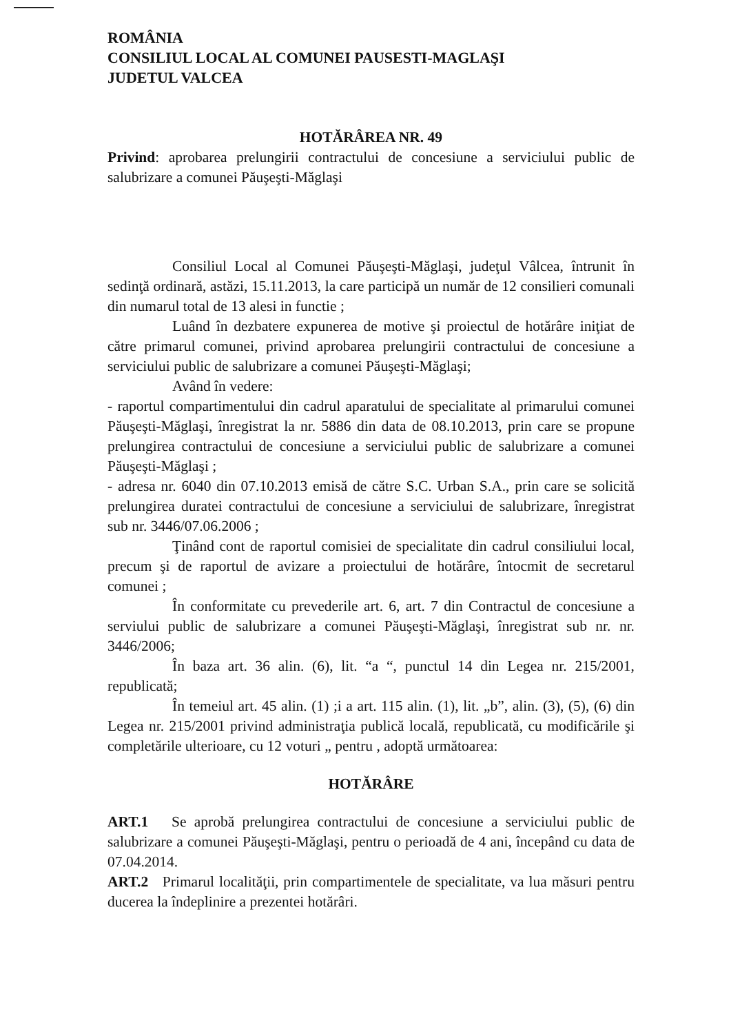ROMÂNIA
CONSILIUL LOCAL AL COMUNEI PAUSESTI-MAGLAŞI
JUDETUL VALCEA
HOTĂRÂREA NR. 49
Privind: aprobarea prelungirii contractului de concesiune a serviciului public de salubrizare a comunei Păuşeşti-Măglaşi
Consiliul Local al Comunei Păuşeşti-Măglaşi, judeţul Vâlcea, întrunit în sedinţă ordinară, astăzi, 15.11.2013, la care participă un număr de 12 consilieri comunali din numarul total de 13 alesi in functie ;
Luând în dezbatere expunerea de motive şi proiectul de hotărâre iniţiat de către primarul comunei, privind aprobarea prelungirii contractului de concesiune a serviciului public de salubrizare a comunei Păuşeşti-Măglaşi;
Având în vedere:
- raportul compartimentului din cadrul aparatului de specialitate al primarului comunei Păuşeşti-Măglaşi, înregistrat la nr. 5886 din data de 08.10.2013, prin care se propune prelungirea contractului de concesiune a serviciului public de salubrizare a comunei Păuşeşti-Măglaşi ;
- adresa nr. 6040 din 07.10.2013 emisă de către S.C. Urban S.A., prin care se solicită prelungirea duratei contractului de concesiune a serviciului de salubrizare, înregistrat sub nr. 3446/07.06.2006 ;
Ţinând cont de raportul comisiei de specialitate din cadrul consiliului local, precum şi de raportul de avizare a proiectului de hotărâre, întocmit de secretarul comunei ;
În conformitate cu prevederile art. 6, art. 7 din Contractul de concesiune a serviului public de salubrizare a comunei Păuşeşti-Măglaşi, înregistrat sub nr. nr. 3446/2006;
În baza art. 36 alin. (6), lit. “a “, punctul 14 din Legea nr. 215/2001, republicată;
În temeiul art. 45 alin. (1) ;i a art. 115 alin. (1), lit. „b”, alin. (3), (5), (6) din Legea nr. 215/2001 privind administraţia publică locală, republicată, cu modificările şi completările ulterioare, cu 12 voturi „ pentru , adoptă următoarea:
HOTĂRÂRE
ART.1 Se aprobă prelungirea contractului de concesiune a serviciului public de salubrizare a comunei Păuşeşti-Măglaşi, pentru o perioadă de 4 ani, începând cu data de 07.04.2014.
ART.2 Primarul localităţii, prin compartimentele de specialitate, va lua măsuri pentru ducerea la îndeplinire a prezentei hotărâri.